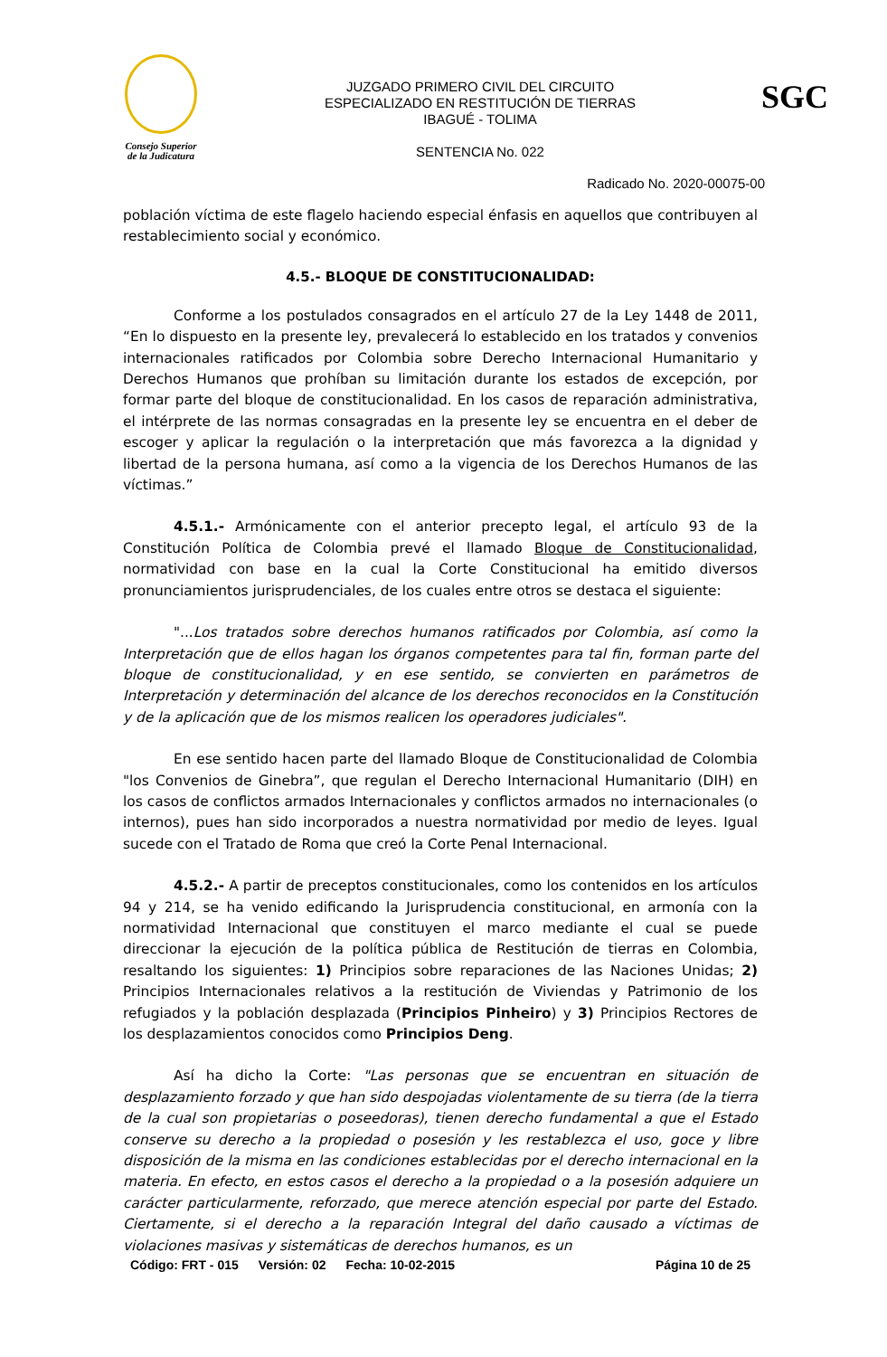Consejo Superior
de la Judicatura
JUZGADO PRIMERO CIVIL DEL CIRCUITO
ESPECIALIZADO EN RESTITUCIÓN DE TIERRAS
IBAGUÉ - TOLIMA
SENTENCIA No. 022
SGC
Radicado No. 2020-00075-00
población víctima de este flagelo haciendo especial énfasis en aquellos que contribuyen al restablecimiento social y económico.
4.5.- BLOQUE DE CONSTITUCIONALIDAD:
Conforme a los postulados consagrados en el artículo 27 de la Ley 1448 de 2011, “En lo dispuesto en la presente ley, prevalecerá lo establecido en los tratados y convenios internacionales ratificados por Colombia sobre Derecho Internacional Humanitario y Derechos Humanos que prohíban su limitación durante los estados de excepción, por formar parte del bloque de constitucionalidad. En los casos de reparación administrativa, el intérprete de las normas consagradas en la presente ley se encuentra en el deber de escoger y aplicar la regulación o la interpretación que más favorezca a la dignidad y libertad de la persona humana, así como a la vigencia de los Derechos Humanos de las víctimas.”
4.5.1.- Armónicamente con el anterior precepto legal, el artículo 93 de la Constitución Política de Colombia prevé el llamado Bloque de Constitucionalidad, normatividad con base en la cual la Corte Constitucional ha emitido diversos pronunciamientos jurisprudenciales, de los cuales entre otros se destaca el siguiente:
"...Los tratados sobre derechos humanos ratificados por Colombia, así como la Interpretación que de ellos hagan los órganos competentes para tal fin, forman parte del bloque de constitucionalidad, y en ese sentido, se convierten en parámetros de Interpretación y determinación del alcance de los derechos reconocidos en la Constitución y de la aplicación que de los mismos realicen los operadores judiciales".
En ese sentido hacen parte del llamado Bloque de Constitucionalidad de Colombia "los Convenios de Ginebra”, que regulan el Derecho Internacional Humanitario (DIH) en los casos de conflictos armados Internacionales y conflictos armados no internacionales (o internos), pues han sido incorporados a nuestra normatividad por medio de leyes. Igual sucede con el Tratado de Roma que creó la Corte Penal Internacional.
4.5.2.- A partir de preceptos constitucionales, como los contenidos en los artículos 94 y 214, se ha venido edificando la Jurisprudencia constitucional, en armonía con la normatividad Internacional que constituyen el marco mediante el cual se puede direccionar la ejecución de la política pública de Restitución de tierras en Colombia, resaltando los siguientes: 1) Principios sobre reparaciones de las Naciones Unidas; 2) Principios Internacionales relativos a la restitución de Viviendas y Patrimonio de los refugiados y la población desplazada (Principios Pinheiro) y 3) Principios Rectores de los desplazamientos conocidos como Principios Deng.
Así ha dicho la Corte: "Las personas que se encuentran en situación de desplazamiento forzado y que han sido despojadas violentamente de su tierra (de la tierra de la cual son propietarias o poseedoras), tienen derecho fundamental a que el Estado conserve su derecho a la propiedad o posesión y les restablezca el uso, goce y libre disposición de la misma en las condiciones establecidas por el derecho internacional en la materia. En efecto, en estos casos el derecho a la propiedad o a la posesión adquiere un carácter particularmente, reforzado, que merece atención especial por parte del Estado. Ciertamente, si el derecho a la reparación Integral del daño causado a víctimas de violaciones masivas y sistemáticas de derechos humanos, es un
Código: FRT - 015 Versión: 02 Fecha: 10-02-2015 Página 10 de 25